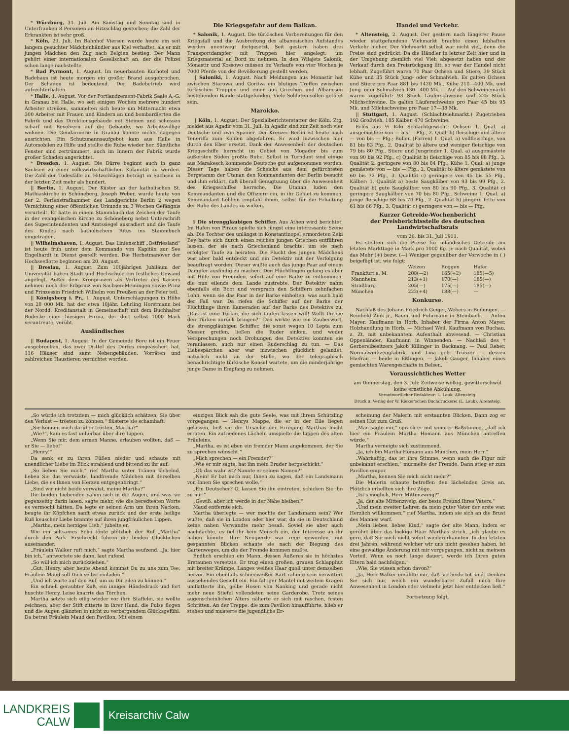* Würzburg, 31. Juli. Am Samstag und Sonntag sind in Unterfranken 8 Personen an Hitzschlag gestorben; die Zahl der Erkrankten ist sehr groß.
* Köln, 29. Juli. Im Bahnhof Viersen wurde heute ein seit langem gesuchter Mädchenhändler aus Kiel verhaftet, als er mit jungen Mädchen den Zug nach Belgien bestieg. Der Mann gehört einer internationalen Gesellschaft an, der die Polizei schon lange nachstellte.
* Bad Pyrmont, 1. August. Im neuerbauten Kurhotel und Badehaus ist heute morgen ein großer Brand ausgebrochen. Der Schaden ist bedeutend. Der Badebetrieb wird aufrechterhalten.
* Halle, 1. August. Vor der Portlandzement-Fabrik Saale A.-G. in Granau bei Halle, wo seit einigen Wochen mehrere hundert Arbeiter streiken, sammelten sich heute um Mitternacht etwa 300 Arbeiter mit Frauen und Kindern an und bombardierten die Fabrik und das Direktionsgebäude mit Steinen und schossen scharf mit Revolvern auf die Gebäude, wo Arbeitswillige wohnen. Die Gendarmerie in Granau konnte nichts dagegen ausrichten. Ein Schutzmannsaufgebot kam aus Halle in Automobilen zu Hilfe und stellte die Ruhe wieder her. Sämtliche Fenster sind zertrümmert, auch im Innern der Fabrik wurde großer Schaden angerichtet.
* Dresden, 1. August. Die Dürre beginnt auch in ganz Sachsen zu einer volkswirtschaftlichen Kalamität zu werden. Die Zahl der Todesfälle an Hitzschlägen beträgt in Sachsen in der letzten Zeit mehr als hundert.
|| Berlin, 1. August. Der Küster an der katholischen St. Mathiaskirche in Schöneberg, Joseph Weber, wurde heute von der 2. Ferienstrafkammer des Landgerichts Berlin 2 wegen Vernichtung einer öffentlichen Urkunde zu 3 Wochen Gefängnis verurteilt. Er hatte in einem Stammbuch das Zeichen der Taufe in der evangelischen Kirche zu Schöneberg nebst Unterschrift des Superintendenten und Amtssiegel ausradiert und die Taufe des Kindes nach katholischem Ritus ins Stammbuch eingetragen.
|| Wilhelmshaven, 1. August. Das Linienschiff „Ostfriesland“ ist heute früh unter dem Kommando von Kapitän zur See Engelhardt in Dienst gestellt worden. Die Herbstmanöver der Hochseeflotte beginnen am 20. August.
|| Breslau, 1. August. Zum 100jährigen Jubiläum der Universität haben Stadt und Hochschule ein festliches Gewand angelegt. Außer dem Kronprinzen als Vertreter des Kaisers nehmen noch der Erbprinz von Sachsen-Meiningen sowie Prinz und Prinzessin Friedrich Wilhelm von Preußen an der Feier teil.
|| Königsberg i. Pr., 1. August. Unterschlagungen in Höhe von 28 000 Mk. hat der etwa 18jähr. Lehrling Horstmann bei der Nordd. Kreditanstalt in Gemeinschaft mit dem Buchhalter Bodecke einer hiesigen Firma, der dort selbst 1000 Mark veruntreute, verübt.
Ausländisches
|| Budapest, 1. August. In der Gemeinde Bere ist ein Feuer ausgebrochen, das zwei Drittel des Dorfes eingeäschert hat. 116 Häuser sind samt Nebengebäuden, Vorräten und zahlreichen Haustieren vernichtet worden.
Die Kriegsgefahr auf dem Balkan.
* Salonik, 1. August. Die türkischen Vorbereitungen für den Kriegsfall und die Ausbreitung des albanesischen Aufstandes werden unentwegt fortgesetzt. Seit gestern haben drei Transportdampfer mit Truppen hier angelegt, um Kriegsmaterial an Bord zu nehmen. In den Wilajets Salonik, Monastir und Kossowo müssen im Verlaufe von vier Wochen je 7000 Pferde von der Bevölkerung gestellt werden.
|| Saloniki, 1. August. Nach Meldungen aus Monastir hat zwischen Starowa und Goritza ein blutiges Treffen zwischen türkischen Truppen und einer aus Griechen und Albanesen bestehenden Bande stattgefunden. Viele Soldaten sollen getötet sein.
Marokko.
|| Köln, 1. August. Der Spezialberichterstatter der Köln. Ztg. meldet aus Agadir vom 31. Juli: In Agadir sind zur Zeit noch vier Deutsche und zwei Spanier. Der Kreuzer Berlin ist heute nach Teneriffa zum Kohlen abgefahren. Er wird inzwischen hier durch den Eber ersetzt. Dank der Anwesenheit der deutschen Kriegsschiffe herrscht im Gebiet von Mogador bis zum äußersten Süden größte Ruhe. Selbst in Turndant sind einige aus Marakesch kommende Deutsche gut aufgenommen worden. Dieser Tage haben die Scheichs aus dem gefürchteten Bergstamm der Utanan den Kommandanten der Berlin besucht und ihm erklärt, daß überall Genugtuung über die Anwesenheit des Kriegsschiffes herrsche. Die Utanan luden den Kommandanten und die Offiziere ein, in ihr Gebiet zu kommen. Kommandant Löhlein empfahl ihnen, selbst für die Erhaltung der Ruhe des Landes zu wirken.
§ Die strenggläubigen Schiffer. Aus Athen wird berichtet: Im Hafen von Piräus spielte sich jüngst eine interessante Szene ab. Die Tochter des unlängst in Konstantinopel ermordeten Zeki Bey hatte sich durch einen reichen jungen Griechen entführen lassen, der sie nach Griechenland brachte, um sie nach erfolgter Taufe zu heiraten. Die Flucht des jungen Mädchens war aber bald entdeckt und ein Detektiv mit der Verfolgung beauftragt worden. Dieser wußte auch das junge Paar auf einem Dampfer ausfindig zu machen. Den Flüchtlingen gelang es aber mit Hilfe von Freunden, sofort auf eine Barke zu entkommen, die nun eilends dem Lande zustrebte. Der Detektiv nahm ebenfalls ein Boot und versprach den Schiffern zehnfachen Lohn, wenn sie das Paar in der Barke einholten, was auch bald der Fall war. Da riefen die Schiffer auf der Barke der Flüchtlinge ihren Kameraden auf der Barke des Detektivs zu: „Das ist eine Türkin, die sich taufen lassen will! Wollt Ihr sie den Türken zurück bringen?“ Das wirkte wie ein Zauberwort, die strenggläubigen Schiffer, die sonst wegen 10 Lepta zum Messer greifen, ließen die Ruder sinken, und weder Versprechungen noch Drohungen des Detektivs konnten sie veranlassen, auch nur einen Ruderschlag zu tun. — Das Liebespärchen aber war inzwischen glücklich gelandet, natürlich nicht an der Stelle, wo der telegraphisch benachrichtigte türkische Konsul wartete, um die minderjährige junge Dame in Empfang zu nehmen.
Handel und Verkehr.
* Altensteig, 2. August. Der gestern nach längerer Pause wieder stattgefundene Viehmarkt brachte einen lebhaften Verkehr hieher. Der Viehmarkt selbst war nicht viel, denn die Preise sind gedrückt. Da die Händler in letzter Zeit hier und in der Umgebung ziemlich viel Vieh abgesetzt haben und der Verkauf durch den Preisrückgang litt, so war der Handel nicht lebhaft. Zugeführt waren 70 Paar Ochsen und Stiere, 39 Stück Kühe und 35 Stück Jung- oder Schmalvieh. Es galten Ochsen und Stiere pro Paar 881 bis 1420 Mk., Kühe 210—400 Mk. und Jung- oder Schmalvieh 130—400 Mk. — Auf den Schweinemarkt waren zugeführt: 93 Stück Läuferschweine und 225 Stück Milchschweine. Es galten Läuferschweine pro Paar 45 bis 95 Mk. und Milchschweine pro Paar 17—38 Mk.
|| Stuttgart, 1. August. (Schlachtviehmarkt.) Zugetrieben 192 Großvieh, 185 Kälber, 470 Schweine.
Erlös aus ½ Kilo Schlachtgewicht: Ochsen 1. Qual. a) ausgemästete von — bis — Pfg., 2. Qual. b) fleischige und ältere — von bis — Pfg.; Bullen (Farren) 1. Qual. a) vollfleischige, von 81 bis 83 Pfg., 2. Qualität b) ältere und weniger fleischige von 79 bis 80 Pfg., Stiere und Jungrinder 1. Qual. a) ausgemästete von 90 bis 92 Pfg., c) Qualität b) fleischige von 85 bis 88 Pfg., 3. Qualität 2. geringere von 80 bis 84 Pfg.; Kühe 1. Qual. a) junge gemästete von — bis — Pfg., 2. Qualität b) ältere gemästete von 60 bis 72 Pfg., 3. Qualität c) geringere von 45 bis 55 Pfg., Kälber: 1. Qualität a) beste Saugkälber von 93 bis 99 Pfg., 2. Qualität b) gute Saugkälber von 80 bis 90 Pfg., 3. Qualität c) geringere Saugkälber von 70 bis 80 Pfg., Schweine 1. Qual. a) junge fleischige 68 bis 70 Pfg., 2. Qualität b) jüngere fette von 61 bis 66 Pfg., 3. Qualität c) geringere von — bis — Pfg.
Kurzer Getreide-Wochenbericht
der Preisberichtsstelle des deutschen Landwirtschaftsrats
vom 26. bis 31. Juli 1911.
Es stellten sich die Preise für inländisches Getreide am letzten Markttage in Mark pro 1000 Kg. je nach Qualität, wobei das Mehr (+) bezw. (—) Weniger gegenüber der Vorwoche in ( ) beigefügt ist, wie folgt:
| | Weizen | Roggen | Hafer |
| --- | --- | --- | --- |
| Frankfurt a. M. | 208(—2) | 165(+2) | 185(—5) |
| Mannheim | 213(+1) | 170(—) | 185(—) |
| Straßburg | 205(—) | 175(—) | 185(—) |
| München | 222(+4) | 188(—) | — |
Konkurse.
Nachlaß des Johann Friedrich Geiger, Webers in Beihingen. — Reinhold Zink jr., Bauer und Fuhrmann in Steinbach. — Anton Mayer, Kaufmann in Horb, Inhaber der Firma Anton Mayer, Holzhandlung in Horb. — Michael Weil, Kaufmann von Buchau, z. Zt. mit unbekanntem Aufenthalt abwesend. — Christian Oppenländer, Kaufmann in Winnenden. — Nachlaß des † Gerbereibesitzers Jakob Killinger in Backnang. — Paul Reber, Normalwerkzeugfabrik, und Lina geb. Trunzer — dessen Ehefrau — beide in Eßlingen. — Jakob Gauger, Inhaber eines gemischten Warengeschäfts in Belsen.
Voraussichtliches Wetter
am Donnerstag, den 3. Juli: Zeitweise wolkig, gewitterschwül keine ernstliche Abkühlung.
Verantwortlicher Redakteur: L. Lauk, Altensteig.
Druck u. Verlag der W. Rieker'schen Buchdruckerei (L. Lauk), Altensteig.
„So würde ich trotzdem — mich glücklich schätzen, Sie über den Verlust — trösten zu können,“ flüsterte sie schamhaft.
„Sie können mich darüber trösten, Martha?“
„Wie?“, kam es fast unhörbar über ihre Lippen.
„Wenn Sie mir, dem armen Manne, erlauben wollten, daß — er Sie — liebe!“
„Henry!“
Da sank er zu ihren Füßen nieder und schaute mit unendlicher Liebe im Blick strahlend und bittend zu ihr auf.
„So lieben Sie mich,“ rief Martha unter Tränen lächelnd, lieben Sie das verwaiste, landfremde Mädchen mit derselben Liebe, die es Ihnen von Herzen entgegenbringt.“
„Sind wir nicht beide verwaist, meine Martha?“
Die beiden Liebenden sahen sich in die Augen, und was sie gegenseitig darin lasen, sagte mehr, wie die beredtesten Worte es vermocht hätten. Da legte er seinen Arm um ihren Nacken, beugte ihr Köpfchen sanft etwas zurück und der erste heilige Kuß keuscher Liebe brannte auf ihren jungfräulichen Lippen.
„Martha, mein herziges Lieb,“ jubelte er.
Wie ein seltsames Echo tönte plötzlich der Ruf „Martha“ durch den Park. Erschreckt fuhren die beiden Glücklichen auseinander.
„Fräulein Walker ruft mich,“ sagte Martha seufzend. „Ja, hier bin ich,“ antwortete sie dann, laut rufend.
„So will ich mich zurückziehen.“
„Gut, Henry, aber heute Abend kommst Du zu uns zum Tee; Fräulein Maud soll Dich selbst einladen.“
„Und ich warte auf den Ruf, um zu Dir eilen zu können.“
Ein schnell geraubter Kuß, ein inniger Händedruck und fort huschte Henry. Leise knarrte das Törchen.
Martha setzte sich eilig wieder vor ihre Staffelei, sie wollte zeichnen, aber der Stift zitterte in ihrer Hand, die Pulse flogen und die Augen glänzten in nicht zu verbergendem Glücksgefühl. Da betrat Fräulein Maud den Pavillon. Mit einem
einzigen Blick sah die gute Seele, was mit ihrem Schützling vorgegangen — Henrys Mappe, die er in der Eile liegen gelassen, ließ sie die Ursache der Erregung Marthas leicht erraten. Ein zufriedenes Lächeln umspielte die Lippen des alten Fräuleins.
„Martha, es ist eben ein fremder Mann angekommen, der Sie zu sprechen wünscht.“
„Mich sprechen — ein Fremder?“
„Wie er mir sagte, hat ihn mein Bruder hergeschickt.“
„Ob das wahr ist? Nannte er seinen Namen?“
„Nein! Er bat mich nur, Ihnen zu sagen, daß ein Landsmann von Ihnen Sie sprechen wolle.“
„Ein Deutscher? O, lassen Sie ihn eintreten, schicken Sie ihn zu mir.“
„Gewiß, aber ich werde in der Nähe bleiben.“
Maud entfernte sich.
Martha überlegte — wer mochte der Landsmann sein? Wer wußte, daß sie in London oder hier war, da sie in Deutschland keine nahen Verwandte mehr besaß. Soviel sie aber auch nachdachte, es fiel ihr kein Mensch ein, der Interesse an ihr haben könnte. Ihre Neugierde war rege geworden, mit gespannten Blicken schaute sie nach der Biegung des Gartenweges, um die der Fremde kommen mußte.
Endlich erschien ein Mann, dessen Äußeres sie in höchstes Erstaunen versetzte. Er trug einen großen, grauen Schlapphut mit breiter Krämpe. Langes weißes Haar quoll unter demselben hervor. Ein ebenfalls schneeweißer Bart rahmte sein verwittert aussehendes Gesicht ein. Ein faltiger Mantel mit weitem Kragen umflatterte ihn, gelbe Hosen von Nanking und gerade nicht mehr neue Stiefel vollendeten seine Garderobe. Trotz seines augenscheinlichen Alters näherte er sich mit raschen, festen Schritten. An der Treppe, die zum Pavillon hinaufführte, blieb er stehen und musterte die jugendliche Er-
scheinung der Malerin mit erstaunten Blicken. Dann zog er seinen Hut zum Gruß.
„Man sagte mir,“ sprach er mit sonorer Baßstimme, „daß ich hier ein Fräulein Martha Homann aus München antreffen würde.“
Martha verneigte sich zustimmend.
„Ja, ich bin Martha Homann aus München, mein Herr.“
„Wahrhaftig, das ist ihre Stimme, wenn auch die Figur mir unbekannt erschien,“ murmelte der Fremde. Dann stieg er zum Pavillon empor.
„Martha, kennen Sie mich nicht mehr?“
Die Malerin schaute betroffen den lächelnden Greis an. Plötzlich erhellten sich ihre Züge.
„Ist's möglich, Herr Mittenzweig?“
„Ja, der alte Mittenzweig, der beste Freund Ihres Vaters.“
„Und mein zweiter Lehrer, da mein guter Vater der erste war. Herzlich willkommen,“ rief Martha, indem sie sich an die Brust des Mannes warf.
„Mein liebes, liebes Kind,“ sagte der alte Mann, indem er gerührt über das lockige Haar Marthas strich, „ich glaube es gern, daß Sie mich nicht sofort wiedererkannten. In den letzten drei Jahren, während welcher wir uns nicht gesehen haben, ist eine gewaltige Änderung mit mir vorgegangen, nicht zu meinem Vorteil. Wenn es noch lange dauert, werde ich Ihren guten Eltern bald nachfolgen.“
„Wie, Sie wissen schon davon?“
„Ja, Herr Walker erzählte mir, daß sie beide tot sind. Denken Sie sich nur, welch ein wunderbarer Zufall mich Ihre Anwesenheit in London oder vielmehr jetzt hier entdecken ließ.“
Fortsetzung folgt.
LANDKREIS
CALW
Kreisarchiv Calw